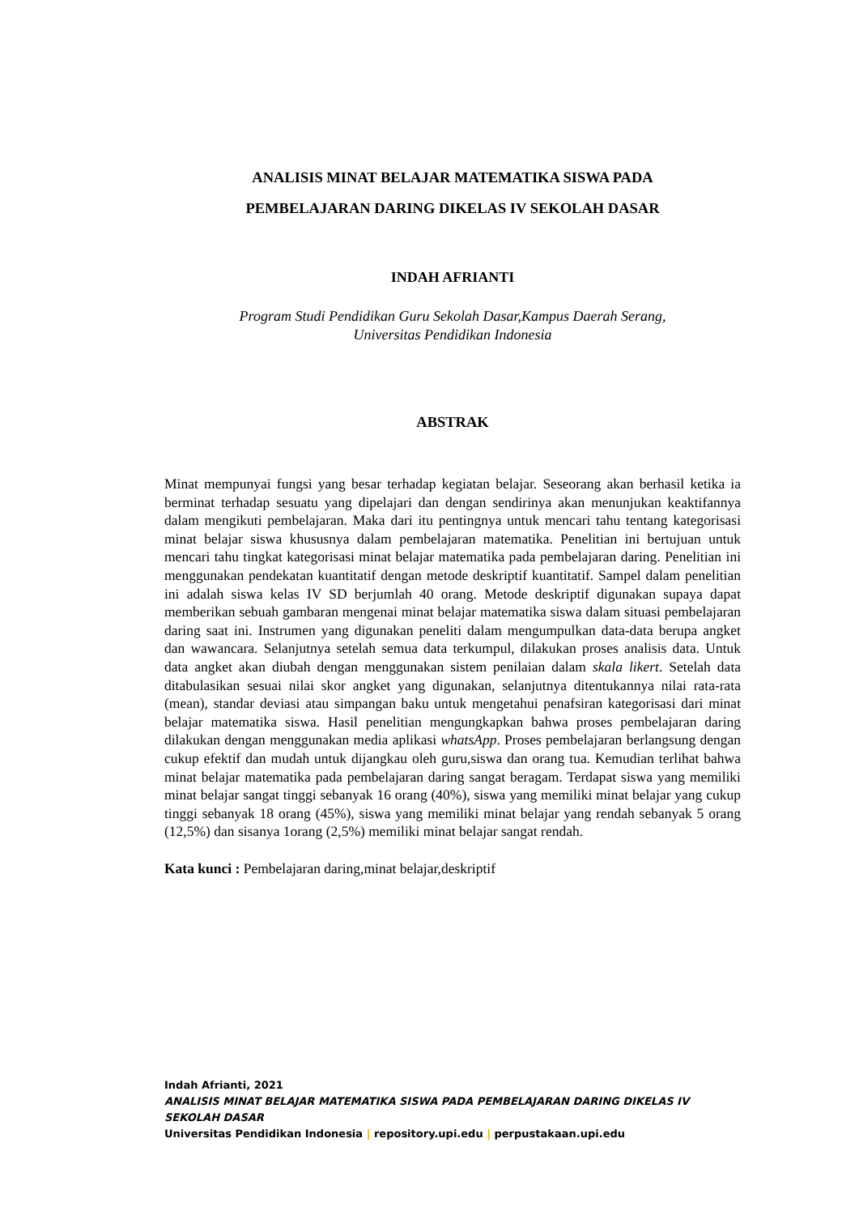ANALISIS MINAT BELAJAR MATEMATIKA SISWA PADA
PEMBELAJARAN DARING DIKELAS IV SEKOLAH DASAR
INDAH AFRIANTI
Program Studi Pendidikan Guru Sekolah Dasar,Kampus Daerah Serang,
Universitas Pendidikan Indonesia
ABSTRAK
Minat mempunyai fungsi yang besar terhadap kegiatan belajar. Seseorang akan berhasil ketika ia berminat terhadap sesuatu yang dipelajari dan dengan sendirinya akan menunjukan keaktifannya dalam mengikuti pembelajaran. Maka dari itu pentingnya untuk mencari tahu tentang kategorisasi minat belajar siswa khususnya dalam pembelajaran matematika. Penelitian ini bertujuan untuk mencari tahu tingkat kategorisasi minat belajar matematika pada pembelajaran daring. Penelitian ini menggunakan pendekatan kuantitatif dengan metode deskriptif kuantitatif. Sampel dalam penelitian ini adalah siswa kelas IV SD berjumlah 40 orang. Metode deskriptif digunakan supaya dapat memberikan sebuah gambaran mengenai minat belajar matematika siswa dalam situasi pembelajaran daring saat ini. Instrumen yang digunakan peneliti dalam mengumpulkan data-data berupa angket dan wawancara. Selanjutnya setelah semua data terkumpul, dilakukan proses analisis data. Untuk data angket akan diubah dengan menggunakan sistem penilaian dalam skala likert. Setelah data ditabulasikan sesuai nilai skor angket yang digunakan, selanjutnya ditentukannya nilai rata-rata (mean), standar deviasi atau simpangan baku untuk mengetahui penafsiran kategorisasi dari minat belajar matematika siswa. Hasil penelitian mengungkapkan bahwa proses pembelajaran daring dilakukan dengan menggunakan media aplikasi whatsApp. Proses pembelajaran berlangsung dengan cukup efektif dan mudah untuk dijangkau oleh guru,siswa dan orang tua. Kemudian terlihat bahwa minat belajar matematika pada pembelajaran daring sangat beragam. Terdapat siswa yang memiliki minat belajar sangat tinggi sebanyak 16 orang (40%), siswa yang memiliki minat belajar yang cukup tinggi sebanyak 18 orang (45%), siswa yang memiliki minat belajar yang rendah sebanyak 5 orang (12,5%) dan sisanya 1orang (2,5%) memiliki minat belajar sangat rendah.
Kata kunci : Pembelajaran daring,minat belajar,deskriptif
Indah Afrianti, 2021
ANALISIS MINAT BELAJAR MATEMATIKA SISWA PADA PEMBELAJARAN DARING DIKELAS IV
SEKOLAH DASAR
Universitas Pendidikan Indonesia | repository.upi.edu | perpustakaan.upi.edu